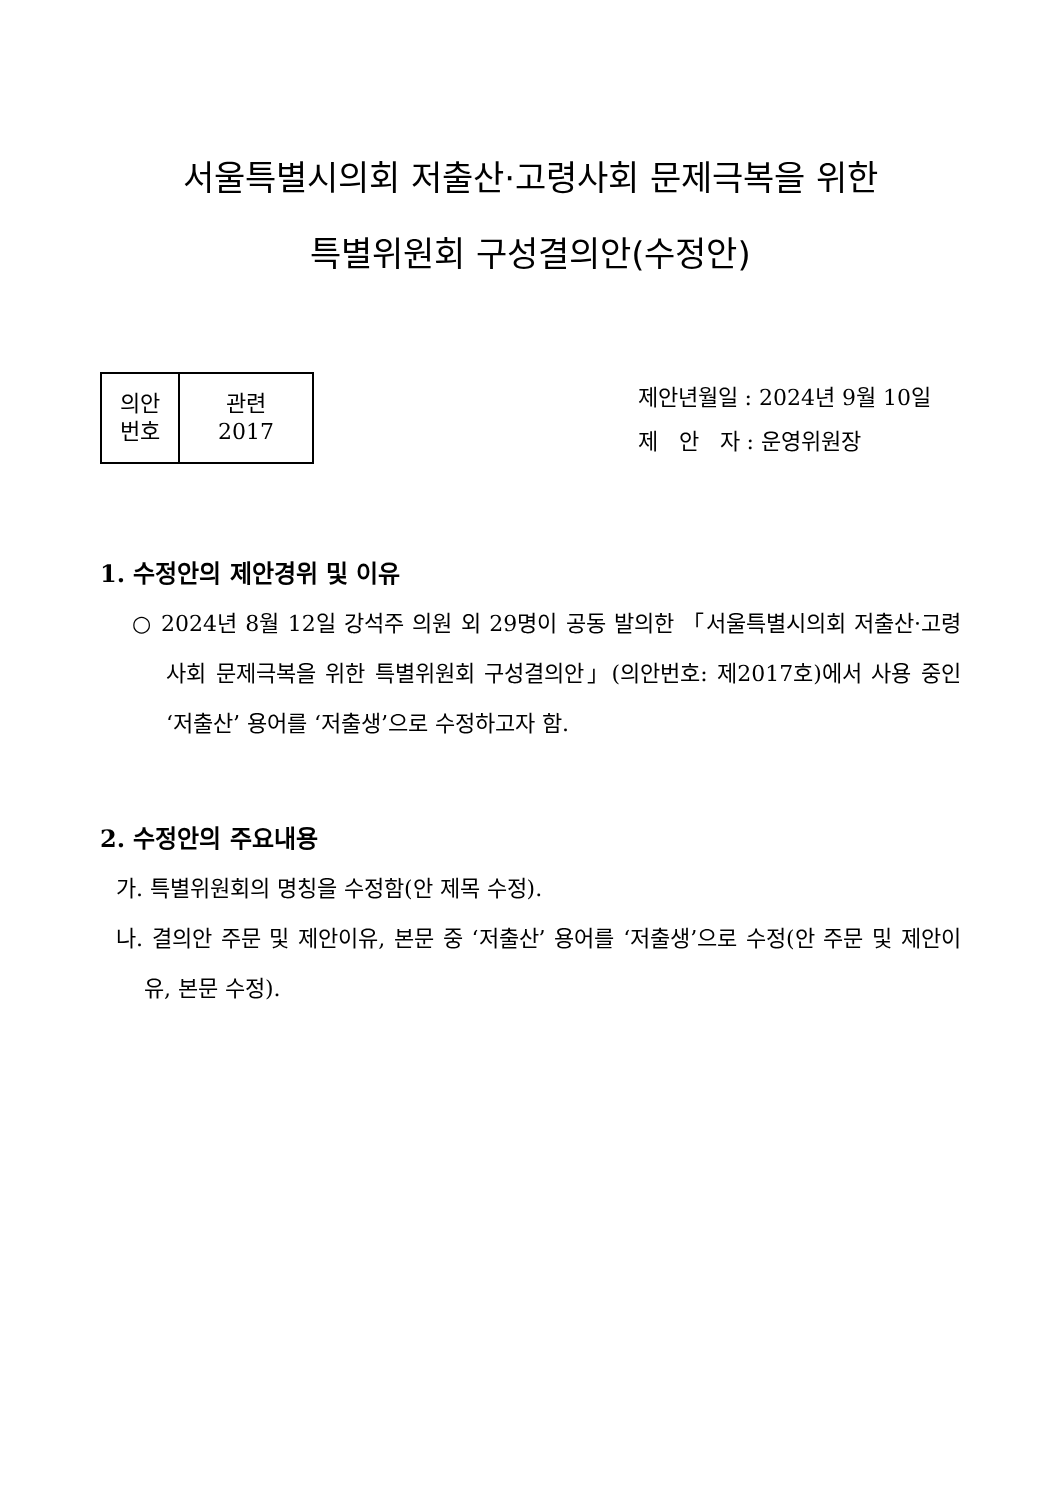서울특별시의회 저출산·고령사회 문제극복을 위한
특별위원회 구성결의안(수정안)
| 의안 번호 | 관련 2017 |
제안년월일 : 2024년 9월 10일
제 안 자 : 운영위원장
1. 수정안의 제안경위 및 이유
○ 2024년 8월 12일 강석주 의원 외 29명이 공동 발의한 「서울특별시의회 저출산·고령사회 문제극복을 위한 특별위원회 구성결의안」(의안번호: 제2017호)에서 사용 중인 ‘저출산’ 용어를 ‘저출생’으로 수정하고자 함.
2. 수정안의 주요내용
가. 특별위원회의 명칭을 수정함(안 제목 수정).
나. 결의안 주문 및 제안이유, 본문 중 ‘저출산’ 용어를 ‘저출생’으로 수정(안 주문 및 제안이유, 본문 수정).